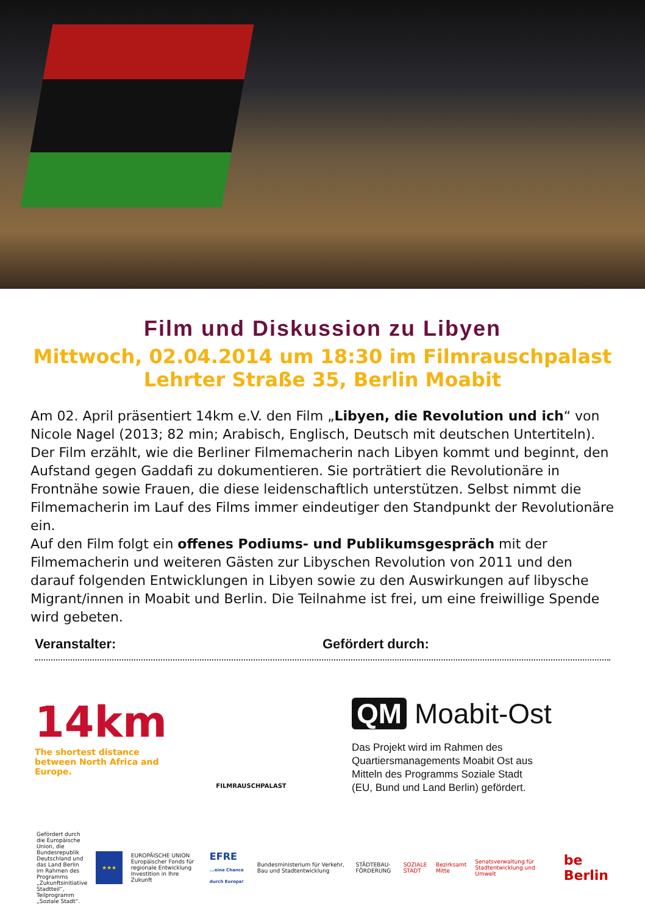Film und Diskussion zu Libyen
Mittwoch, 02.04.2014 um 18:30 im Filmrauschpalast
Lehrter Straße 35, Berlin Moabit
Am 02. April präsentiert 14km e.V. den Film „Libyen, die Revolution und ich“ von Nicole Nagel (2013; 82 min; Arabisch, Englisch, Deutsch mit deutschen Untertiteln). Der Film erzählt, wie die Berliner Filmemacherin nach Libyen kommt und beginnt, den Aufstand gegen Gaddafi zu dokumentieren. Sie porträtiert die Revolutionäre in Frontnähe sowie Frauen, die diese leidenschaftlich unterstützen. Selbst nimmt die Filmemacherin im Lauf des Films immer eindeutiger den Standpunkt der Revolutionäre ein.
Auf den Film folgt ein offenes Podiums- und Publikumsgespräch mit der Filmemacherin und weiteren Gästen zur Libyschen Revolution von 2011 und den darauf folgenden Entwicklungen in Libyen sowie zu den Auswirkungen auf libysche Migrant/innen in Moabit und Berlin. Die Teilnahme ist frei, um eine freiwillige Spende wird gebeten.
Veranstalter: Gefördert durch:
14km
The shortest distance between North Africa and Europe.
FILMRAUSCHPALAST
QM Moabit-Ost
Das Projekt wird im Rahmen des
Quartiersmanagements Moabit Ost aus
Mitteln des Programms Soziale Stadt
(EU, Bund und Land Berlin) gefördert.
Gefördert durch die Europäische Union, die Bundesrepublik Deutschland und das Land Berlin im Rahmen des Programms „Zukunftsinitiative Stadtteil“, Teilprogramm „Soziale Stadt“.
★★★
EUROPÄISCHE UNION
Europäischer Fonds für regionale Entwicklung
Investition in Ihre Zukunft
EFRE
...eine Chance durch Europa!
Bundesministerium für Verkehr, Bau und Stadtentwicklung
STÄDTEBAU-FÖRDERUNG SOZIALE STADT Bezirksamt Mitte
Senatsverwaltung für Stadtentwicklung und Umwelt
be Berlin